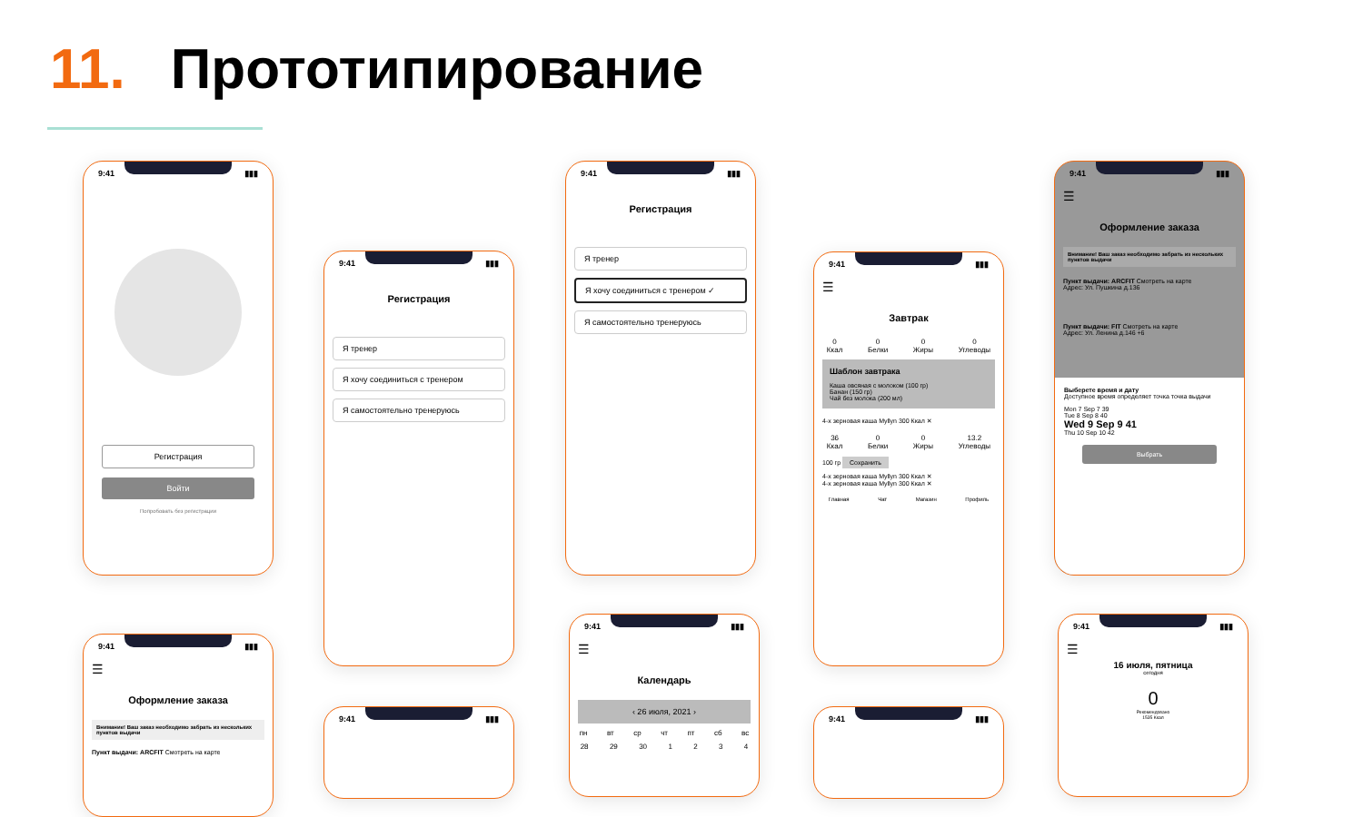11. Прототипирование
9:41 ▮▮▮
Регистрация
Войти
Попробовать без регистрации
9:41 ▮▮▮
Регистрация
Я тренер
Я хочу соединиться с тренером
Я самостоятельно тренеруюсь
9:41 ▮▮▮
Регистрация
Я тренер
Я хочу соединиться с тренером ✓
Я самостоятельно тренеруюсь
9:41 ▮▮▮
☰
Завтрак
0
Ккал 0
Белки 0
Жиры 0
Углеводы
Шаблон завтрака
Каша овсяная с молоком (100 гр)
Банан (150 гр)
Чай без молока (200 мл)
4-х зерновая каша Myllyn 300 Ккал ✕
36
Ккал 0
Белки 0
Жиры 13.2
Углеводы
100 гр Сохранить
4-х зерновая каша Myllyn 300 Ккал ✕
4-х зерновая каша Myllyn 300 Ккал ✕
Главная Чат Магазин Профиль
9:41 ▮▮▮
☰
Оформление заказа
Внимание! Ваш заказ необходимо забрать из нескольких пунктов выдачи
Пункт выдачи: ARCFIT Смотреть на карте
Адрес: Ул. Пушкина д.136
Пункт выдачи: FIT Смотреть на карте
Адрес: Ул. Ленина д.146 +6
Выберете время и дату
Доступное время определяет точка точка выдачи
Mon 7 Sep 7 39
Tue 8 Sep 8 40
Wed 9 Sep 9 41
Thu 10 Sep 10 42
Выбрать
9:41 ▮▮▮
☰
Оформление заказа
Внимание! Ваш заказ необходимо забрать из нескольких пунктов выдачи
Пункт выдачи: ARCFIT Смотреть на карте
9:41 ▮▮▮
9:41 ▮▮▮
☰
Календарь
‹ 26 июля, 2021 ›
пн вт ср чт пт сб вс
28 29 30 1234
9:41 ▮▮▮
9:41 ▮▮▮
☰
16 июля, пятница
сегодня
0
Рекомендовано
1535 Ккал